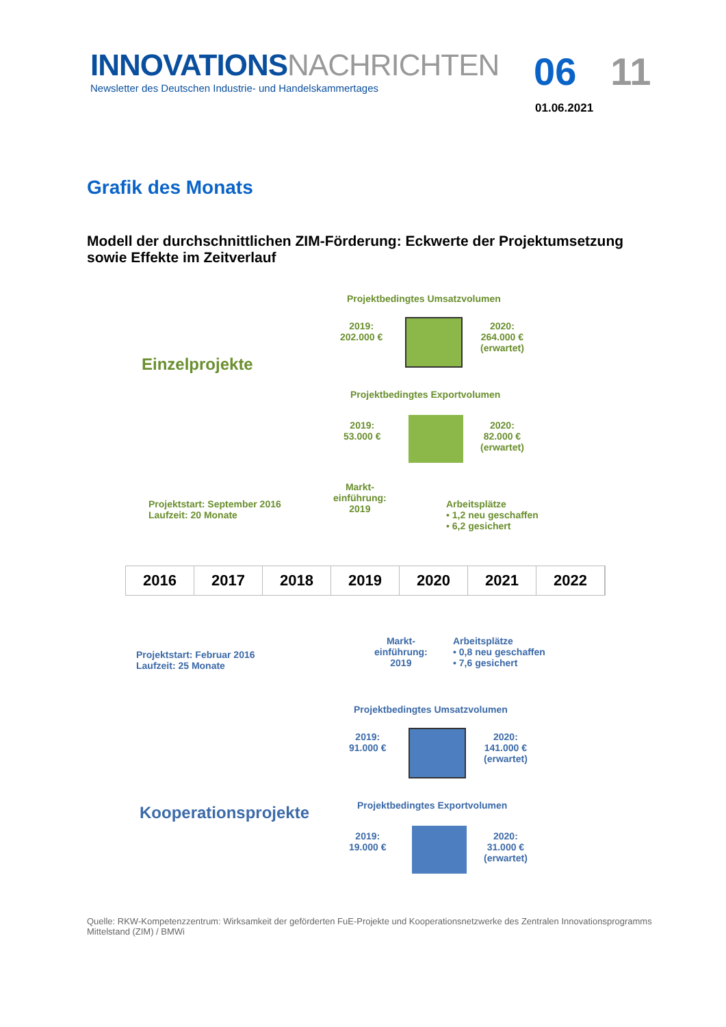INNOVATIONSNACHRICHTEN
Newsletter des Deutschen Industrie- und Handelskammertages
06 11
01.06.2021
Grafik des Monats
Modell der durchschnittlichen ZIM-Förderung: Eckwerte der Projektumsetzung sowie Effekte im Zeitverlauf
Projektbedingtes Umsatzvolumen
2019:
202.000 €
2020:
264.000 €
(erwartet)
Einzelprojekte
Projektbedingtes Exportvolumen
2019:
53.000 €
2020:
82.000 €
(erwartet)
Markt-
einführung:
2019
Projektstart: September 2016
Laufzeit: 20 Monate
Arbeitsplätze
• 1,2 neu geschaffen
• 6,2 gesichert
2016 2017 2018 2019 2020 2021 2022
Projektstart: Februar 2016
Laufzeit: 25 Monate
Markt-
einführung:
2019
Arbeitsplätze
• 0,8 neu geschaffen
• 7,6 gesichert
Projektbedingtes Umsatzvolumen
2019:
91.000 €
2020:
141.000 €
(erwartet)
Kooperationsprojekte Projektbedingtes Exportvolumen
2019:
19.000 €
2020:
31.000 €
(erwartet)
Quelle: RKW-Kompetenzzentrum: Wirksamkeit der geförderten FuE-Projekte und Kooperationsnetzwerke des Zentralen Innovationsprogramms Mittelstand (ZIM) / BMWi